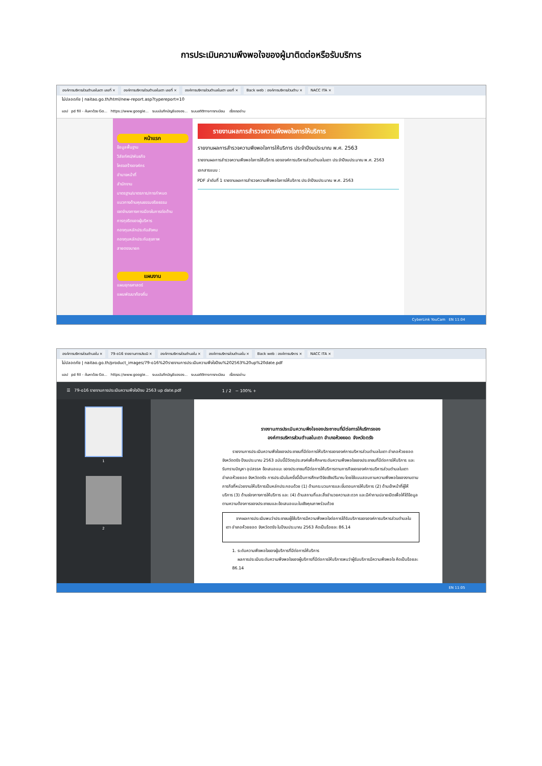การประเมินความพึงพอใจของผู้มาติดต่อหรือรับบริการ
องค์การบริหารส่วนตำบลในเตา เลขที่ × องค์การบริหารส่วนตำบลในเตา เลขที่ × องค์การบริหารส่วนตำบลในเตา เลขที่ × Back web : องค์การบริหารส่วนตำบ × NACC ITA ×
ไม่ปลอดภัย | naitao.go.th/html/new-report.asp?typereport=10
แอป pd fill - ค้นหาด้วย Go... https://www.google... ระบบบันทึกบัญชีขององ... ระบบสถิติทางการทะเบียน เรื่องรออ่าน
หน้าแรก
ข้อมูลพื้นฐาน
วิสัยทัศน์/พันธกิจ
โครงสร้างองค์กร
อำนาจหน้าที่
สำนักงาน
มาตรฐาน/มาตรการ/การกำหนด
แนวทางด้านคุณธรรมจริยธรรม
เจตจำนงทางการเมืองในการต่อต้าน
การทุจริตของผู้บริหาร
กองทุนหลักประกันสังคม
กองทุนหลักประกันสุขภาพ
สายตรงนายก
แผนงาน
แผนยุทธศาสตร์
แผนพัฒนาท้องถิ่น
รายงานผลการสำรวจความพึงพอใจการให้บริการ
รายงานผลการสำรวจความพึงพอใจการให้บริการ ประจำปีงบประมาณ พ.ศ. 2563
รายงานผลการสำรวจความพึงพอใจการให้บริการ ขององค์การบริหารส่วนตำบลในเตา ประจำปีงบประมาณ พ.ศ. 2563
เอกสารแนบ :
PDF ลำดับที่ 1 รายงานผลการสำรวจความพึงพอใจการให้บริการ ประจำปีงบประมาณ พ.ศ. 2563
CyberLink YouCam EN 11:04
องค์การบริหารส่วนตำบลใน × 79-o16 รายงานการประเมิ × องค์การบริหารส่วนตำบลใน × องค์การบริหารส่วนตำบลใน × Back web : องค์การบริหาร × NACC ITA ×
ไม่ปลอดภัย | naitao.go.th/product_images/79-o16%20รายงานการประเมินความพึงใจปีงบ%202563%20up%20date.pdf
แอป pd fill - ค้นหาด้วย Go... https://www.google... ระบบบันทึกบัญชีขององ... ระบบสถิติทางการทะเบียน เรื่องรออ่าน
☰ 79-o16 รายงานการประเมินความพึงใจปีงบ 2563 up date.pdf 1 / 2 − 100% +
1
2
รายงานการประเมินความพึงใจของประชาชนที่มีต่อการให้บริการของ
องค์การบริหารส่วนตำบลในเตา อำเภอห้วยยอด จังหวัดตรัง
รายงานการประเมินความพึงใจของประชาชนที่มีต่อการให้บริการขององค์การบริหารส่วนตำบลในเตา อำเภอห้วยยอด จังหวัดตรัง ปีงบประมาณ 2563 ฉบับนี้มีวัตถุประสงค์เพื่อศึกษาระดับความพึงพอใจของประชาชนที่มีต่อการให้บริการ และรับทราบปัญหา อุปสรรค ข้อเสนอแนะ ของประชาชนที่มีต่อการให้บริการตามภารกิจขององค์การบริหารส่วนตำบลในเตา อำเภอห้วยยอด จังหวัดตรัง การประเมินในครั้งนี้เป็นการศึกษาวิจัยเชิงปริมาณ โดยใช้แบบสอบถามความพึงพอใจของงานตามภารกิจที่หน่วยงานให้บริการเป็นหลักประกอบด้วย (1) ด้านกระบวนการและขั้นตอนการให้บริการ (2) ด้านเจ้าหน้าที่ผู้ให้บริการ (3) ด้านช่องทางการให้บริการ และ (4) ด้านสถานที่และสิ่งอำนวยความสะดวก และมีคำถามปลายเปิดเพื่อให้ได้ข้อมูลตามความต้องการของประชาชนและข้อเสนอแนะในเชิงคุณภาพร่วมด้วย
จากผลการประเมินพบว่าประชาชนผู้ใช้บริการมีความพึงพอใจต่อการได้รับบริการขององค์การบริหารส่วนตำบลในเตา อำเภอห้วยยอด จังหวัดตรัง ในปีงบประมาณ 2563 คิดเป็นร้อยละ 86.14
1. ระดับความพึงพอใจของผู้บริการที่มีต่อการให้บริการ
ผลการประเมินระดับความพึงพอใจของผู้บริการที่มีต่อการให้บริการพบว่าผู้รับบริการมีความพึงพอใจ คิดเป็นร้อยละ 86.14
EN 11:05